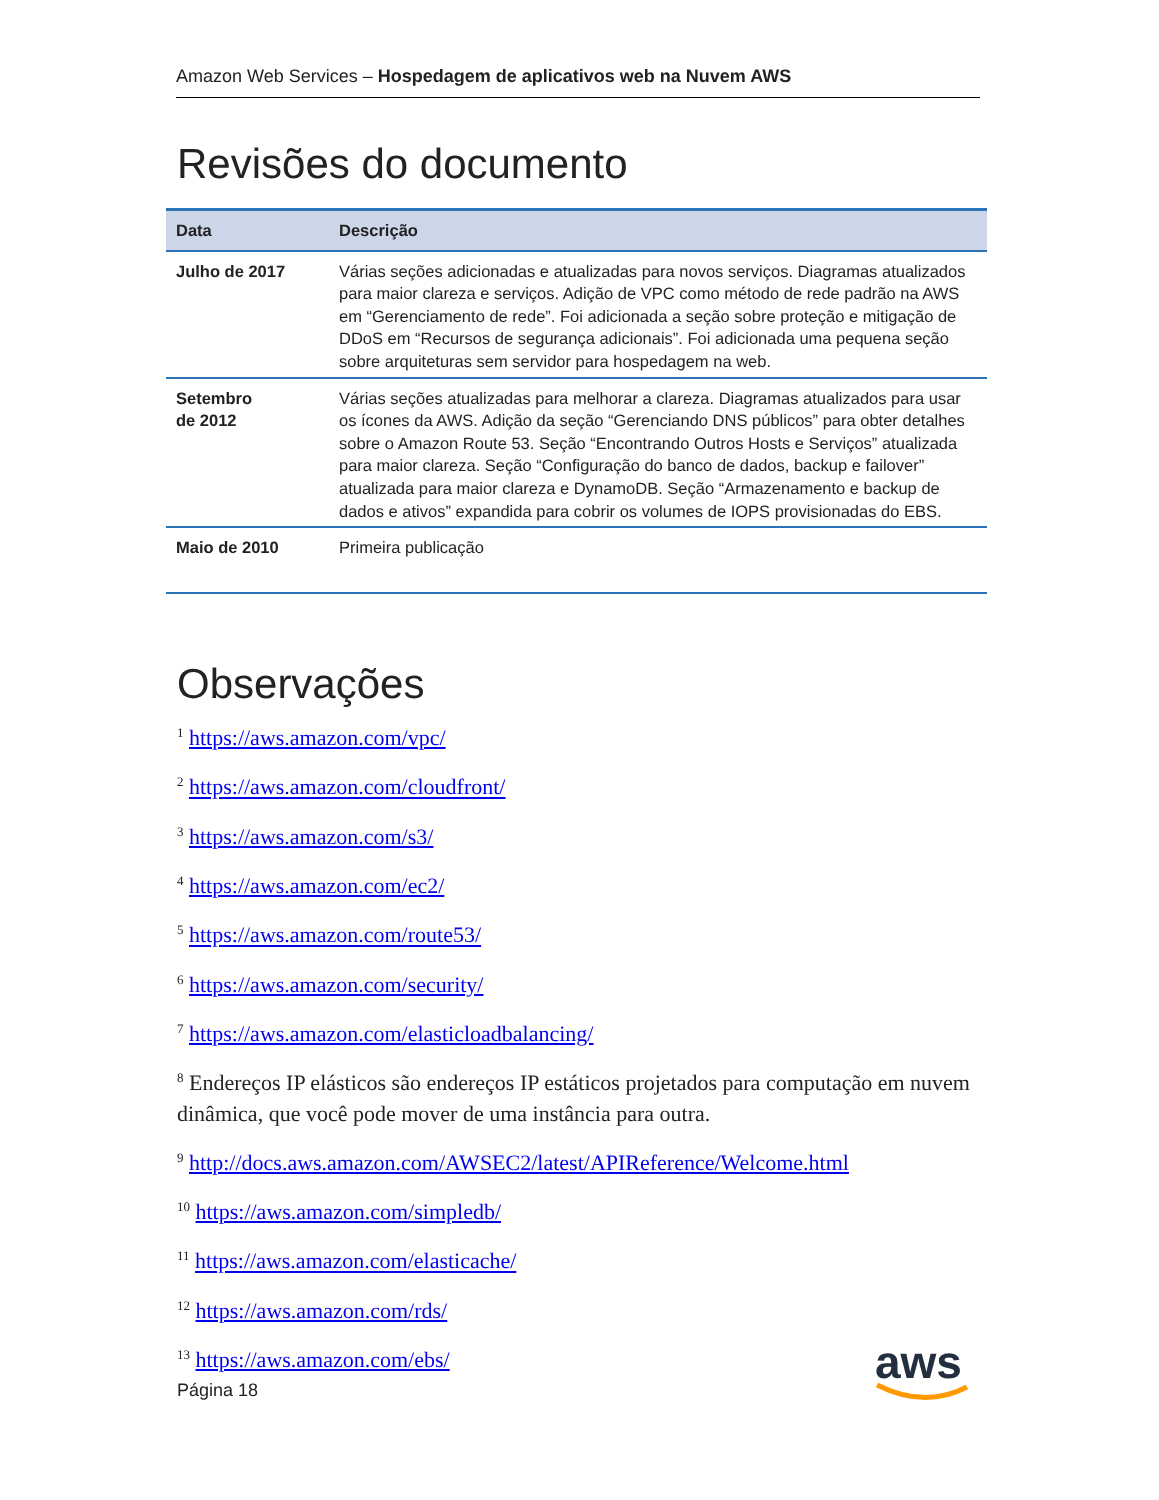Amazon Web Services – Hospedagem de aplicativos web na Nuvem AWS
Revisões do documento
| Data | Descrição |
| --- | --- |
| Julho de 2017 | Várias seções adicionadas e atualizadas para novos serviços. Diagramas atualizados para maior clareza e serviços. Adição de VPC como método de rede padrão na AWS em “Gerenciamento de rede”. Foi adicionada a seção sobre proteção e mitigação de DDoS em “Recursos de segurança adicionais”. Foi adicionada uma pequena seção sobre arquiteturas sem servidor para hospedagem na web. |
| Setembro de 2012 | Várias seções atualizadas para melhorar a clareza. Diagramas atualizados para usar os ícones da AWS. Adição da seção “Gerenciando DNS públicos” para obter detalhes sobre o Amazon Route 53. Seção “Encontrando Outros Hosts e Serviços” atualizada para maior clareza. Seção “Configuração do banco de dados, backup e failover” atualizada para maior clareza e DynamoDB. Seção “Armazenamento e backup de dados e ativos” expandida para cobrir os volumes de IOPS provisionadas do EBS. |
| Maio de 2010 | Primeira publicação |
Observações
<sup>1</sup> https://aws.amazon.com/vpc/
<sup>2</sup> https://aws.amazon.com/cloudfront/
<sup>3</sup> https://aws.amazon.com/s3/
<sup>4</sup> https://aws.amazon.com/ec2/
<sup>5</sup> https://aws.amazon.com/route53/
<sup>6</sup> https://aws.amazon.com/security/
<sup>7</sup> https://aws.amazon.com/elasticloadbalancing/
<sup>8</sup> Endereços IP elásticos são endereços IP estáticos projetados para computação em nuvem dinâmica, que você pode mover de uma instância para outra.
<sup>9</sup> http://docs.aws.amazon.com/AWSEC2/latest/APIReference/Welcome.html
<sup>10</sup> https://aws.amazon.com/simpledb/
<sup>11</sup> https://aws.amazon.com/elasticache/
<sup>12</sup> https://aws.amazon.com/rds/
<sup>13</sup> https://aws.amazon.com/ebs/
Página 18
aws